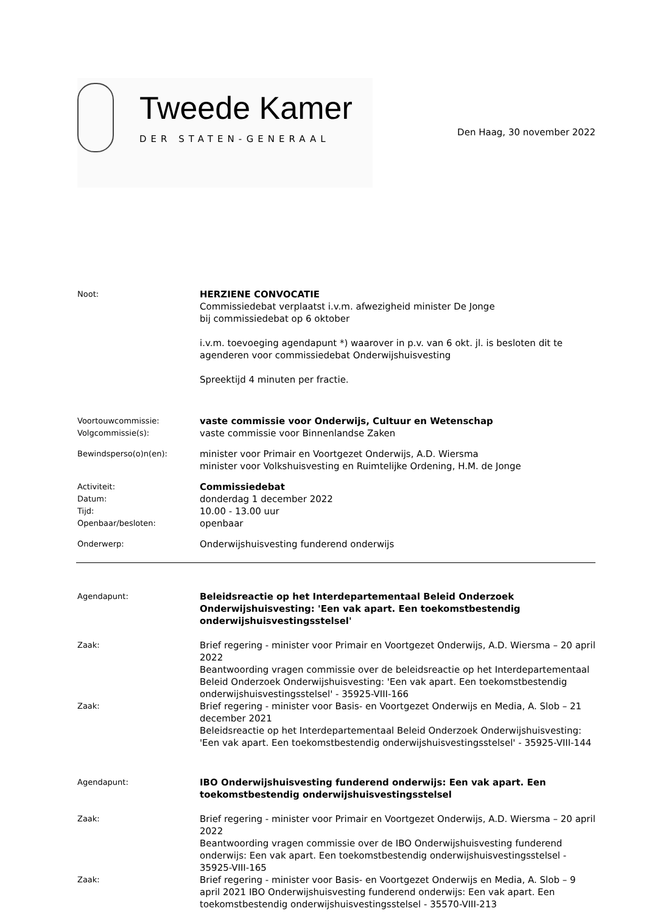Tweede Kamer
DER STATEN-GENERAAL
Den Haag, 30 november 2022
Noot:
HERZIENE CONVOCATIE
Commissiedebat verplaatst i.v.m. afwezigheid minister De Jonge
bij commissiedebat op 6 oktober
i.v.m. toevoeging agendapunt *) waarover in p.v. van 6 okt. jl. is besloten dit te agenderen voor commissiedebat Onderwijshuisvesting
Spreektijd 4 minuten per fractie.
Voortouwcommissie:
Volgcommissie(s):
vaste commissie voor Onderwijs, Cultuur en Wetenschap
vaste commissie voor Binnenlandse Zaken
Bewindsperso(o)n(en):
minister voor Primair en Voortgezet Onderwijs, A.D. Wiersma
minister voor Volkshuisvesting en Ruimtelijke Ordening, H.M. de Jonge
Activiteit:
Datum:
Tijd:
Openbaar/besloten:
Commissiedebat
donderdag 1 december 2022
10.00 - 13.00 uur
openbaar
Onderwerp:
Onderwijshuisvesting funderend onderwijs
Agendapunt:
Beleidsreactie op het Interdepartementaal Beleid Onderzoek Onderwijshuisvesting: 'Een vak apart. Een toekomstbestendig onderwijshuisvestingsstelsel'
Zaak:
Brief regering - minister voor Primair en Voortgezet Onderwijs, A.D. Wiersma – 20 april 2022
Beantwoording vragen commissie over de beleidsreactie op het Interdepartementaal Beleid Onderzoek Onderwijshuisvesting: 'Een vak apart. Een toekomstbestendig onderwijshuisvestingsstelsel' - 35925-VIII-166
Zaak:
Brief regering - minister voor Basis- en Voortgezet Onderwijs en Media, A. Slob – 21 december 2021
Beleidsreactie op het Interdepartementaal Beleid Onderzoek Onderwijshuisvesting: 'Een vak apart. Een toekomstbestendig onderwijshuisvestingsstelsel' - 35925-VIII-144
Agendapunt:
IBO Onderwijshuisvesting funderend onderwijs: Een vak apart. Een toekomstbestendig onderwijshuisvestingsstelsel
Zaak:
Brief regering - minister voor Primair en Voortgezet Onderwijs, A.D. Wiersma – 20 april 2022
Beantwoording vragen commissie over de IBO Onderwijshuisvesting funderend onderwijs: Een vak apart. Een toekomstbestendig onderwijshuisvestingsstelsel - 35925-VIII-165
Zaak:
Brief regering - minister voor Basis- en Voortgezet Onderwijs en Media, A. Slob – 9 april 2021 IBO Onderwijshuisvesting funderend onderwijs: Een vak apart. Een toekomstbestendig onderwijshuisvestingsstelsel - 35570-VIII-213